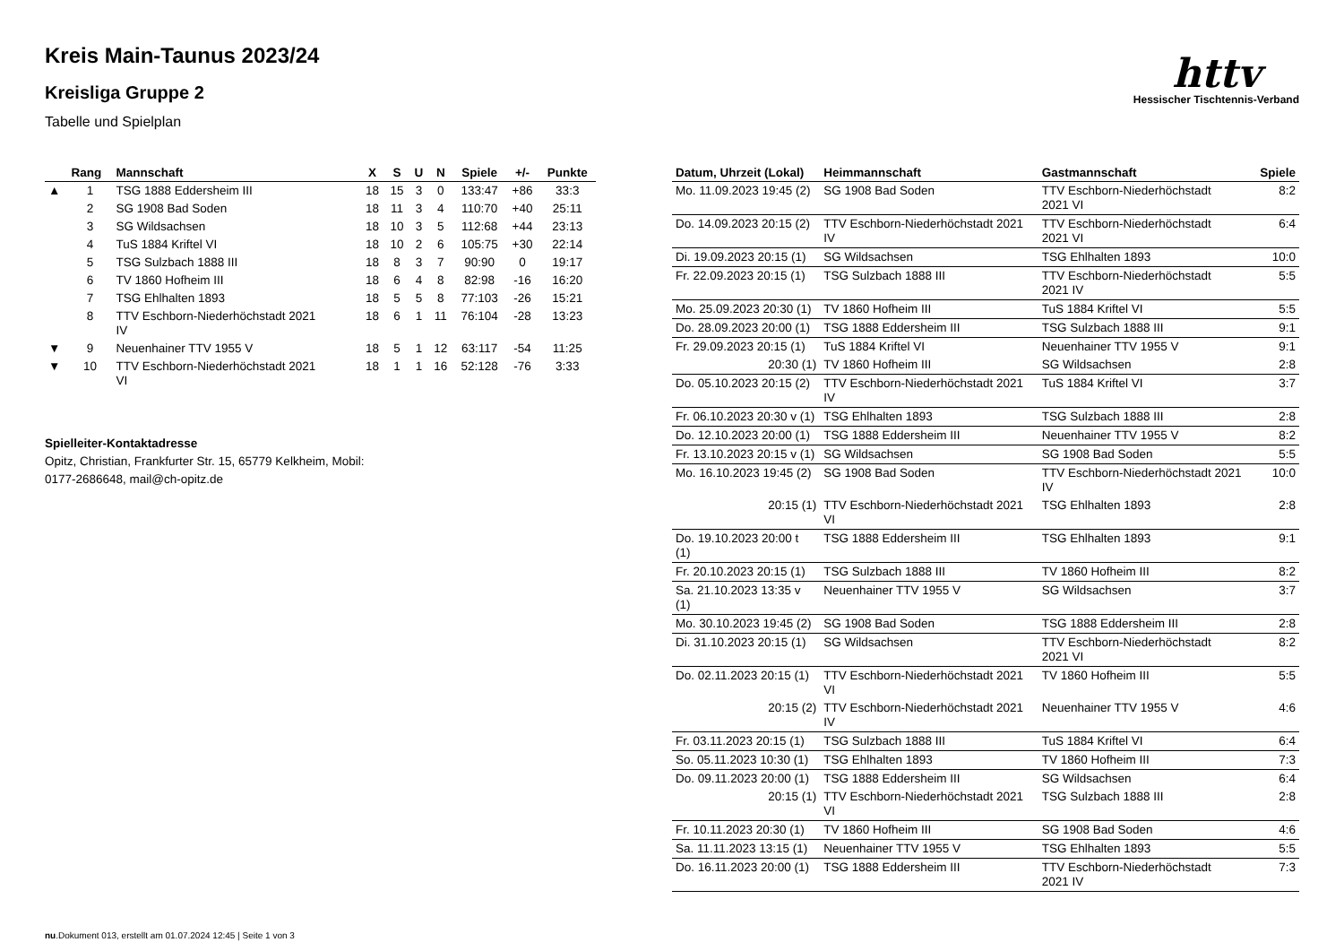Kreis Main-Taunus 2023/24
Kreisliga Gruppe 2
Tabelle und Spielplan
httv
Hessischer Tischtennis-Verband
| | Rang | Mannschaft | X | S | U | N | Spiele | +/- | Punkte |
| --- | --- | --- | --- | --- | --- | --- | --- | --- | --- |
| ▲ | 1 | TSG 1888 Eddersheim III | 18 | 15 | 3 | 0 | 133:47 | +86 | 33:3 |
| | 2 | SG 1908 Bad Soden | 18 | 11 | 3 | 4 | 110:70 | +40 | 25:11 |
| | 3 | SG Wildsachsen | 18 | 10 | 3 | 5 | 112:68 | +44 | 23:13 |
| | 4 | TuS 1884 Kriftel VI | 18 | 10 | 2 | 6 | 105:75 | +30 | 22:14 |
| | 5 | TSG Sulzbach 1888 III | 18 | 8 | 3 | 7 | 90:90 | 0 | 19:17 |
| | 6 | TV 1860 Hofheim III | 18 | 6 | 4 | 8 | 82:98 | -16 | 16:20 |
| | 7 | TSG Ehlhalten 1893 | 18 | 5 | 5 | 8 | 77:103 | -26 | 15:21 |
| | 8 | TTV Eschborn-Niederhöchstadt 2021 IV | 18 | 6 | 1 | 11 | 76:104 | -28 | 13:23 |
| ▼ | 9 | Neuenhainer TTV 1955 V | 18 | 5 | 1 | 12 | 63:117 | -54 | 11:25 |
| ▼ | 10 | TTV Eschborn-Niederhöchstadt 2021 VI | 18 | 1 | 1 | 16 | 52:128 | -76 | 3:33 |
Spielleiter-Kontaktadresse
Opitz, Christian, Frankfurter Str. 15, 65779 Kelkheim, Mobil:
0177-2686648, mail@ch-opitz.de
| Datum, Uhrzeit (Lokal) | Heimmannschaft | Gastmannschaft | Spiele |
| --- | --- | --- | --- |
| Mo. 11.09.2023 19:45 (2) | SG 1908 Bad Soden | TTV Eschborn-Niederhöchstadt 2021 VI | 8:2 |
| Do. 14.09.2023 20:15 (2) | TTV Eschborn-Niederhöchstadt 2021 IV | TTV Eschborn-Niederhöchstadt 2021 VI | 6:4 |
| Di. 19.09.2023 20:15 (1) | SG Wildsachsen | TSG Ehlhalten 1893 | 10:0 |
| Fr. 22.09.2023 20:15 (1) | TSG Sulzbach 1888 III | TTV Eschborn-Niederhöchstadt 2021 IV | 5:5 |
| Mo. 25.09.2023 20:30 (1) | TV 1860 Hofheim III | TuS 1884 Kriftel VI | 5:5 |
| Do. 28.09.2023 20:00 (1) | TSG 1888 Eddersheim III | TSG Sulzbach 1888 III | 9:1 |
| Fr. 29.09.2023 20:15 (1) | TuS 1884 Kriftel VI | Neuenhainer TTV 1955 V | 9:1 |
| 20:30 (1) | TV 1860 Hofheim III | SG Wildsachsen | 2:8 |
| Do. 05.10.2023 20:15 (2) | TTV Eschborn-Niederhöchstadt 2021 IV | TuS 1884 Kriftel VI | 3:7 |
| Fr. 06.10.2023 20:30 v (1) | TSG Ehlhalten 1893 | TSG Sulzbach 1888 III | 2:8 |
| Do. 12.10.2023 20:00 (1) | TSG 1888 Eddersheim III | Neuenhainer TTV 1955 V | 8:2 |
| Fr. 13.10.2023 20:15 v (1) | SG Wildsachsen | SG 1908 Bad Soden | 5:5 |
| Mo. 16.10.2023 19:45 (2) | SG 1908 Bad Soden | TTV Eschborn-Niederhöchstadt 2021 IV | 10:0 |
| 20:15 (1) | TTV Eschborn-Niederhöchstadt 2021 VI | TSG Ehlhalten 1893 | 2:8 |
| Do. 19.10.2023 20:00 t (1) | TSG 1888 Eddersheim III | TSG Ehlhalten 1893 | 9:1 |
| Fr. 20.10.2023 20:15 (1) | TSG Sulzbach 1888 III | TV 1860 Hofheim III | 8:2 |
| Sa. 21.10.2023 13:35 v (1) | Neuenhainer TTV 1955 V | SG Wildsachsen | 3:7 |
| Mo. 30.10.2023 19:45 (2) | SG 1908 Bad Soden | TSG 1888 Eddersheim III | 2:8 |
| Di. 31.10.2023 20:15 (1) | SG Wildsachsen | TTV Eschborn-Niederhöchstadt 2021 VI | 8:2 |
| Do. 02.11.2023 20:15 (1) | TTV Eschborn-Niederhöchstadt 2021 VI | TV 1860 Hofheim III | 5:5 |
| 20:15 (2) | TTV Eschborn-Niederhöchstadt 2021 IV | Neuenhainer TTV 1955 V | 4:6 |
| Fr. 03.11.2023 20:15 (1) | TSG Sulzbach 1888 III | TuS 1884 Kriftel VI | 6:4 |
| So. 05.11.2023 10:30 (1) | TSG Ehlhalten 1893 | TV 1860 Hofheim III | 7:3 |
| Do. 09.11.2023 20:00 (1) | TSG 1888 Eddersheim III | SG Wildsachsen | 6:4 |
| 20:15 (1) | TTV Eschborn-Niederhöchstadt 2021 VI | TSG Sulzbach 1888 III | 2:8 |
| Fr. 10.11.2023 20:30 (1) | TV 1860 Hofheim III | SG 1908 Bad Soden | 4:6 |
| Sa. 11.11.2023 13:15 (1) | Neuenhainer TTV 1955 V | TSG Ehlhalten 1893 | 5:5 |
| Do. 16.11.2023 20:00 (1) | TSG 1888 Eddersheim III | TTV Eschborn-Niederhöchstadt 2021 IV | 7:3 |
nu.Dokument 013, erstellt am 01.07.2024 12:45 | Seite 1 von 3